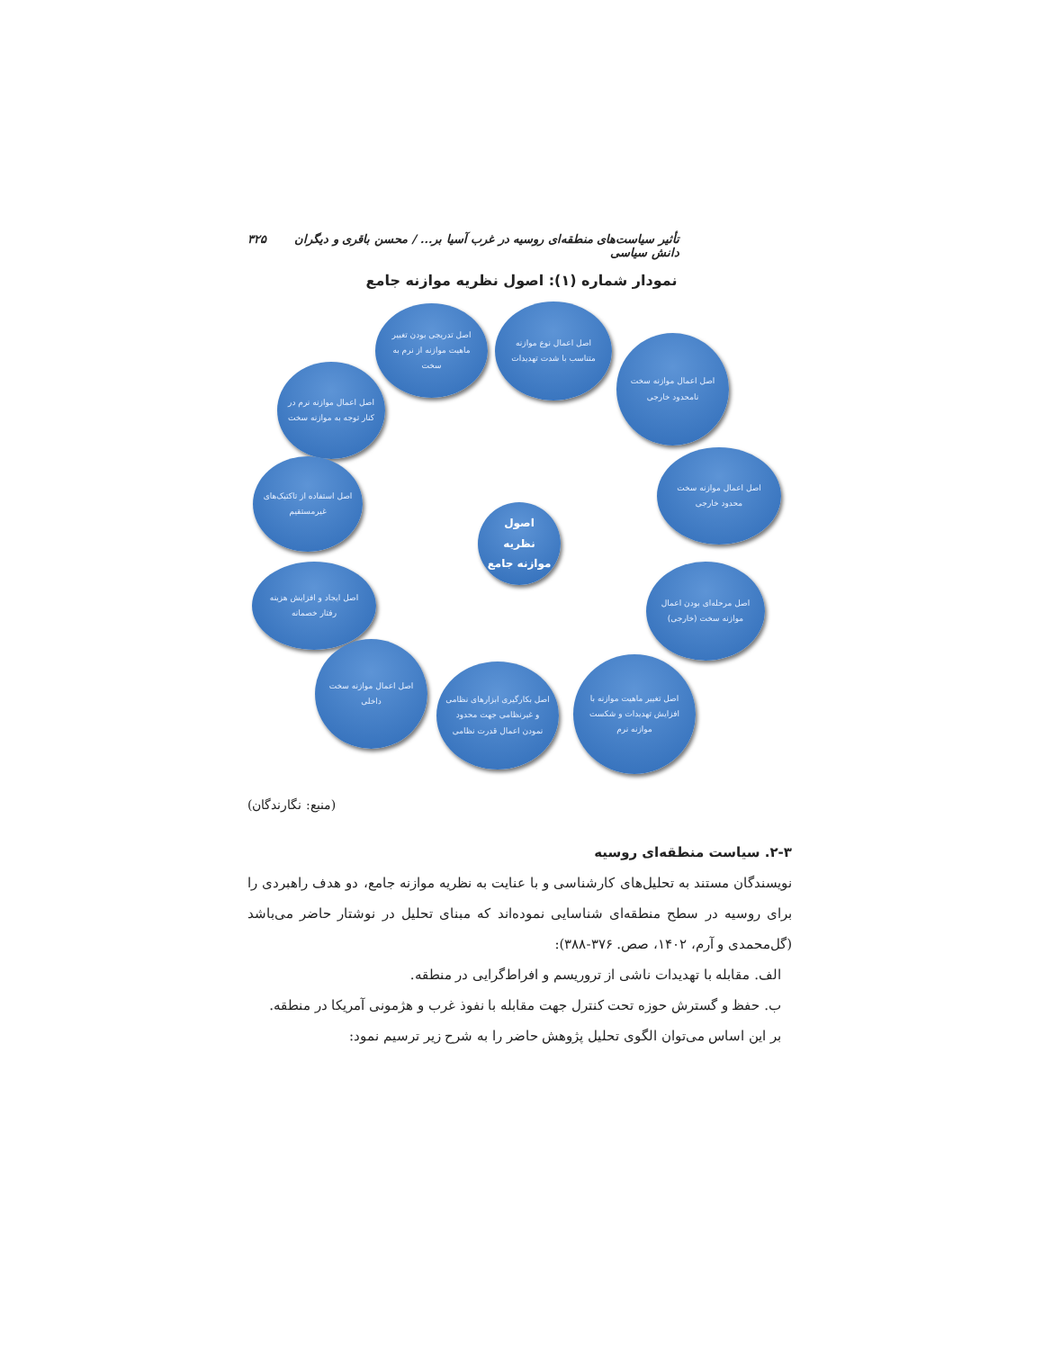تأثیر سیاست‌های منطقه‌ای روسیه در غرب آسیا بر... / محسن باقری و دیگران دانش سیاسی ۳۲۵
نمودار شماره (۱): اصول نظریه موازنه جامع
اصل تدریجی بودن تغییر ماهیت موازنه از نرم به سخت
اصل اعمال نوع موازنه متناسب با شدت تهدیدات
اصل اعمال موازنه سخت نامحدود خارجی
اصل اعمال موازنه نرم در کنار توجه به موازنه سخت
اصل اعمال موازنه سخت محدود خارجی
اصل استفاده از تاکتیک‌های غیرمستقیم
اصول نظریه موازنه جامع
اصل ایجاد و افزایش هزینه رفتار خصمانه
اصل مرحله‌ای بودن اعمال موازنه سخت (خارجی)
اصل اعمال موازنه سخت داخلی
اصل بکارگیری ابزارهای نظامی و غیرنظامی جهت محدود نمودن اعمال قدرت نظامی
اصل تغییر ماهیت موازنه با افزایش تهدیدات و شکست موازنه نرم
(منبع: نگارندگان)
۲-۳. سیاست منطقه‌ای روسیه
نویسندگان مستند به تحلیل‌های کارشناسی و با عنایت به نظریه موازنه جامع، دو هدف راهبردی را برای روسیه در سطح منطقه‌ای شناسایی نموده‌اند که مبنای تحلیل در نوشتار حاضر می‌باشد (گل‌محمدی و آرم، ۱۴۰۲، صص. ۳۷۶-۳۸۸):
الف. مقابله با تهدیدات ناشی از تروریسم و افراط‌گرایی در منطقه.
ب. حفظ و گسترش حوزه تحت کنترل جهت مقابله با نفوذ غرب و هژمونی آمریکا در منطقه.
بر این اساس می‌توان الگوی تحلیل پژوهش حاضر را به شرح زیر ترسیم نمود: